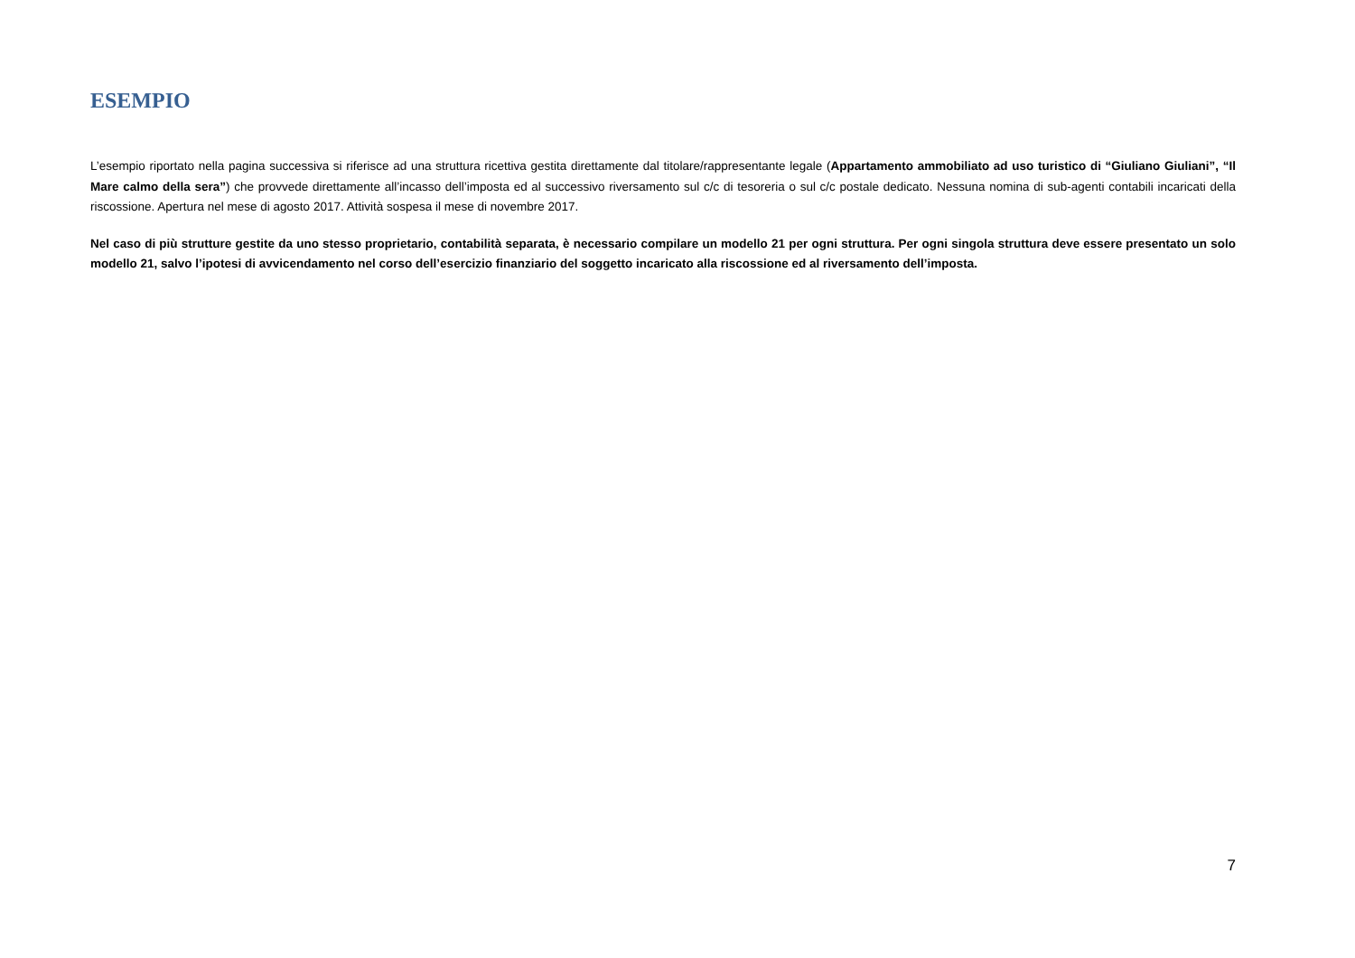ESEMPIO
L’esempio riportato nella pagina successiva si riferisce ad una struttura ricettiva gestita direttamente dal titolare/rappresentante legale (Appartamento ammobiliato ad uso turistico di “Giuliano Giuliani”, “Il Mare calmo della sera”) che provvede direttamente all’incasso dell’imposta ed al successivo riversamento sul c/c di tesoreria o sul c/c postale dedicato. Nessuna nomina di sub-agenti contabili incaricati della riscossione. Apertura nel mese di agosto 2017. Attività sospesa il mese di novembre 2017.
Nel caso di più strutture gestite da uno stesso proprietario, contabilità separata, è necessario compilare un modello 21 per ogni struttura. Per ogni singola struttura deve essere presentato un solo modello 21, salvo l’ipotesi di avvicendamento nel corso dell’esercizio finanziario del soggetto incaricato alla riscossione ed al riversamento dell’imposta.
7